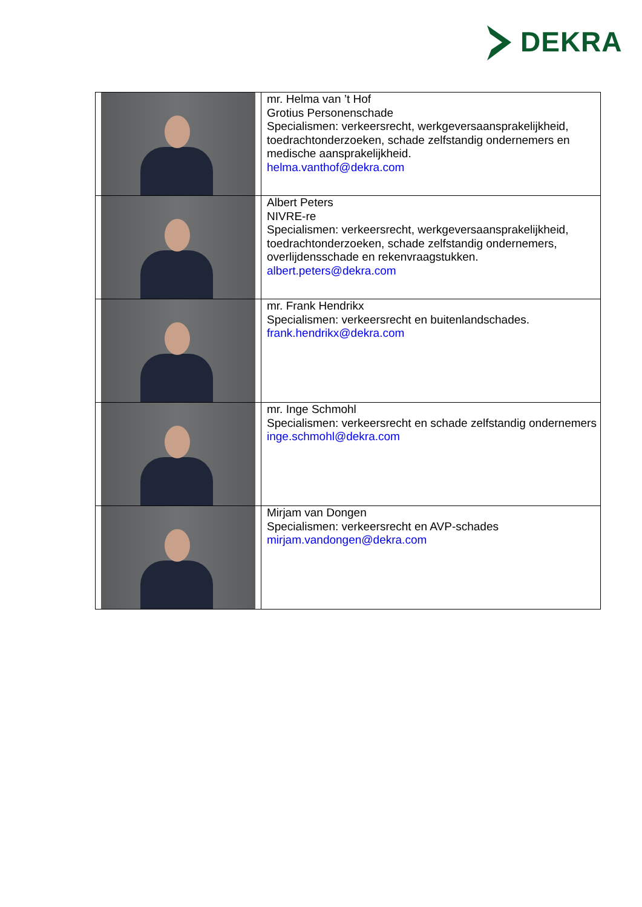DEKRA
| | mr. Helma van ’t Hof Grotius Personenschade Specialismen: verkeersrecht, werkgeversaansprakelijkheid, toedrachtonderzoeken, schade zelfstandig ondernemers en medische aansprakelijkheid. helma.vanthof@dekra.com |
| | Albert Peters NIVRE-re Specialismen: verkeersrecht, werkgeversaansprakelijkheid, toedrachtonderzoeken, schade zelfstandig ondernemers, overlijdensschade en rekenvraagstukken. albert.peters@dekra.com |
| | mr. Frank Hendrikx Specialismen: verkeersrecht en buitenlandschades. frank.hendrikx@dekra.com |
| | mr. Inge Schmohl Specialismen: verkeersrecht en schade zelfstandig ondernemers inge.schmohl@dekra.com |
| | Mirjam van Dongen Specialismen: verkeersrecht en AVP-schades mirjam.vandongen@dekra.com |